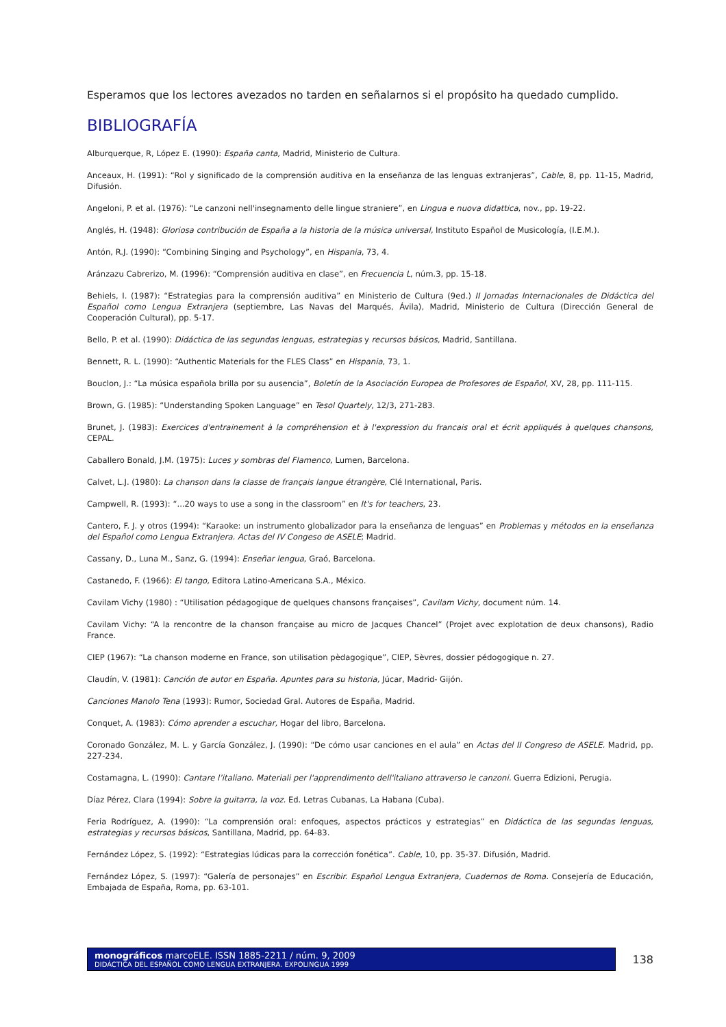Esperamos que los lectores avezados no tarden en señalarnos si el propósito ha quedado cumplido.
BIBLIOGRAFÍA
Alburquerque, R, López E. (1990): España canta, Madrid, Ministerio de Cultura.
Anceaux, H. (1991): “Rol y significado de la comprensión auditiva en la enseñanza de las lenguas extranjeras”, Cable, 8, pp. 11-15, Madrid, Difusión.
Angeloni, P. et al. (1976): “Le canzoni nell'insegnamento delle lingue straniere”, en Lingua e nuova didattica, nov., pp. 19-22.
Anglés, H. (1948): Gloriosa contribución de España a la historia de la música universal, Instituto Español de Musicología, (I.E.M.).
Antón, R.J. (1990): “Combining Singing and Psychology”, en Hispania, 73, 4.
Aránzazu Cabrerizo, M. (1996): “Comprensión auditiva en clase”, en Frecuencia L, núm.3, pp. 15-18.
Behiels, I. (1987): “Estrategias para la comprensión auditiva” en Ministerio de Cultura (9ed.) II Jornadas Internacionales de Didáctica del Español como Lengua Extranjera (septiembre, Las Navas del Marqués, Ávila), Madrid, Ministerio de Cultura (Dirección General de Cooperación Cultural), pp. 5-17.
Bello, P. et al. (1990): Didáctica de las segundas lenguas, estrategias y recursos básicos, Madrid, Santillana.
Bennett, R. L. (1990): “Authentic Materials for the FLES Class” en Hispania, 73, 1.
Bouclon, J.: “La música española brilla por su ausencia”, Boletín de la Asociación Europea de Profesores de Español, XV, 28, pp. 111-115.
Brown, G. (1985): “Understanding Spoken Language” en Tesol Quartely, 12/3, 271-283.
Brunet, J. (1983): Exercices d'entrainement à la compréhension et à l'expression du francais oral et écrit appliqués à quelques chansons, CEPAL.
Caballero Bonald, J.M. (1975): Luces y sombras del Flamenco, Lumen, Barcelona.
Calvet, L.J. (1980): La chanson dans la classe de français langue étrangère, Clé International, Paris.
Campwell, R. (1993): “...20 ways to use a song in the classroom” en It's for teachers, 23.
Cantero, F. J. y otros (1994): “Karaoke: un instrumento globalizador para la enseñanza de lenguas” en Problemas y métodos en la enseñanza del Español como Lengua Extranjera. Actas del IV Congeso de ASELE; Madrid.
Cassany, D., Luna M., Sanz, G. (1994): Enseñar lengua, Graó, Barcelona.
Castanedo, F. (1966): El tango, Editora Latino-Americana S.A., México.
Cavilam Vichy (1980) : “Utilisation pédagogique de quelques chansons françaises”, Cavilam Vichy, document núm. 14.
Cavilam Vichy: “A la rencontre de la chanson française au micro de Jacques Chancel” (Projet avec explotation de deux chansons), Radio France.
CIEP (1967): “La chanson moderne en France, son utilisation pèdagogique”, CIEP, Sèvres, dossier pédogogique n. 27.
Claudín, V. (1981): Canción de autor en España. Apuntes para su historia, Júcar, Madrid- Gijón.
Canciones Manolo Tena (1993): Rumor, Sociedad Gral. Autores de España, Madrid.
Conquet, A. (1983): Cómo aprender a escuchar, Hogar del libro, Barcelona.
Coronado González, M. L. y García González, J. (1990): “De cómo usar canciones en el aula” en Actas del II Congreso de ASELE. Madrid, pp. 227-234.
Costamagna, L. (1990): Cantare l’italiano. Materiali per l'apprendimento dell'italiano attraverso le canzoni. Guerra Edizioni, Perugia.
Díaz Pérez, Clara (1994): Sobre la guitarra, la voz. Ed. Letras Cubanas, La Habana (Cuba).
Feria Rodríguez, A. (1990): “La comprensión oral: enfoques, aspectos prácticos y estrategias” en Didáctica de las segundas lenguas, estrategias y recursos básicos, Santillana, Madrid, pp. 64-83.
Fernández López, S. (1992): “Estrategias lúdicas para la corrección fonética”. Cable, 10, pp. 35-37. Difusión, Madrid.
Fernández López, S. (1997): “Galería de personajes” en Escribir. Español Lengua Extranjera, Cuadernos de Roma. Consejería de Educación, Embajada de España, Roma, pp. 63-101.
monográficos marcoELE. ISSN 1885-2211 / núm. 9, 2009
DIDÁCTICA DEL ESPAÑOL COMO LENGUA EXTRANJERA. EXPOLINGUA 1999
138